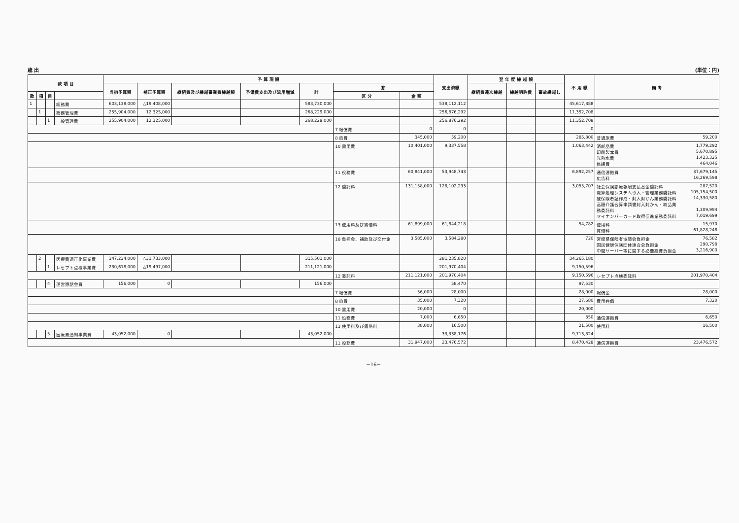歳 出 (単位：円)
| 款 項 目 | | | | 予 算 現 額 | | | | | | | 支出済額 | 翌 年 度 繰 越 額 | | | 不 用 額 | 備 考 |
| --- | --- | --- | --- | --- | --- | --- | --- | --- | --- | --- | --- | --- | --- | --- | --- | --- |
| | | | | 当初予算額 | 補正予算額 | 継続費及び繰越事業費繰越額 | 予備費支出及び流用増減 | 計 | 節 | | | 継続費逓次繰越 | 繰越明許費 | 事故繰越し | | |
| 款 | 項 | 目 | | | | | | | 区 分 | 金 額 | | | | | | |
| 1 | | | 総務費 | 603,138,000 | △19,408,000 | | | 583,730,000 | | | 538,112,112 | | | | 45,617,888 | |
| | 1 | | 総務管理費 | 255,904,000 | 12,325,000 | | | 268,229,000 | | | 256,876,292 | | | | 11,352,708 | |
| | | 1 | 一般管理費 | 255,904,000 | 12,325,000 | | | 268,229,000 | | | 256,876,292 | | | | 11,352,708 | |
| | | | | | | | | | 7 報償費 | 0 | 0 | | | | 0 | |
| | | | | | | | | | 8 旅費 | 345,000 | 59,200 | | | | 285,800 | 普通旅費 59,200 |
| | | | | | | | | | 10 需用費 | 10,401,000 | 9,337,558 | | | | 1,063,442 | 消耗品費 1,779,292 印刷製本費 5,670,895 光熱水費 1,423,325 修繕費 464,046 |
| | | | | | | | | | 11 役務費 | 60,841,000 | 53,948,743 | | | | 6,892,257 | 通信運搬費 37,679,145 広告料 16,269,598 |
| | | | | | | | | | 12 委託料 | 131,158,000 | 128,102,293 | | | | 3,055,707 | 社会保険診療報酬支払基金委託料 287,520 電算処理システム導入・管理業務委託料 105,154,500 被保険者証作成・封入封かん業務委託料 14,330,580 高額介護合算申請書封入封かん・納品業 務委託料 1,309,994 マイナンバーカード取得促進業務委託料 7,019,699 |
| | | | | | | | | | 13 使用料及び賃借料 | 61,899,000 | 61,844,218 | | | | 54,782 | 使用料 15,970 賃借料 61,828,248 |
| | | | | | | | | | 18 負担金、補助及び交付金 | 3,585,000 | 3,584,280 | | | | 720 | 宮崎県保険者協議会負担金 76,582 国民健康保険団体連合会負担金 290,798 中間サーバー等に関する必要経費負担金 3,216,900 |
| | 2 | | 医療費適正化事業費 | 347,234,000 | △31,733,000 | | | 315,501,000 | | | 281,235,820 | | | | 34,265,180 | |
| | | 1 | レセプト点検事業費 | 230,618,000 | △19,497,000 | | | 211,121,000 | | | 201,970,404 | | | | 9,150,596 | |
| | | | | | | | | | 12 委託料 | 211,121,000 | 201,970,404 | | | | 9,150,596 | レセプト点検委託料 201,970,404 |
| | | 4 | 運営懇話会費 | 156,000 | 0 | | | 156,000 | | | 58,470 | | | | 97,530 | |
| | | | | | | | | | 7 報償費 | 56,000 | 28,000 | | | | 28,000 | 報償金 28,000 |
| | | | | | | | | | 8 旅費 | 35,000 | 7,320 | | | | 27,680 | 費用弁償 7,320 |
| | | | | | | | | | 10 需用費 | 20,000 | 0 | | | | 20,000 | |
| | | | | | | | | | 11 役務費 | 7,000 | 6,650 | | | | 350 | 通信運搬費 6,650 |
| | | | | | | | | | 13 使用料及び賃借料 | 38,000 | 16,500 | | | | 21,500 | 使用料 16,500 |
| | | 5 | 医療費通知事業費 | 43,052,000 | 0 | | | 43,052,000 | | | 33,338,176 | | | | 9,713,824 | |
| | | | | | | | | | 11 役務費 | 31,947,000 | 23,476,572 | | | | 8,470,428 | 通信運搬費 23,476,572 |
−16−